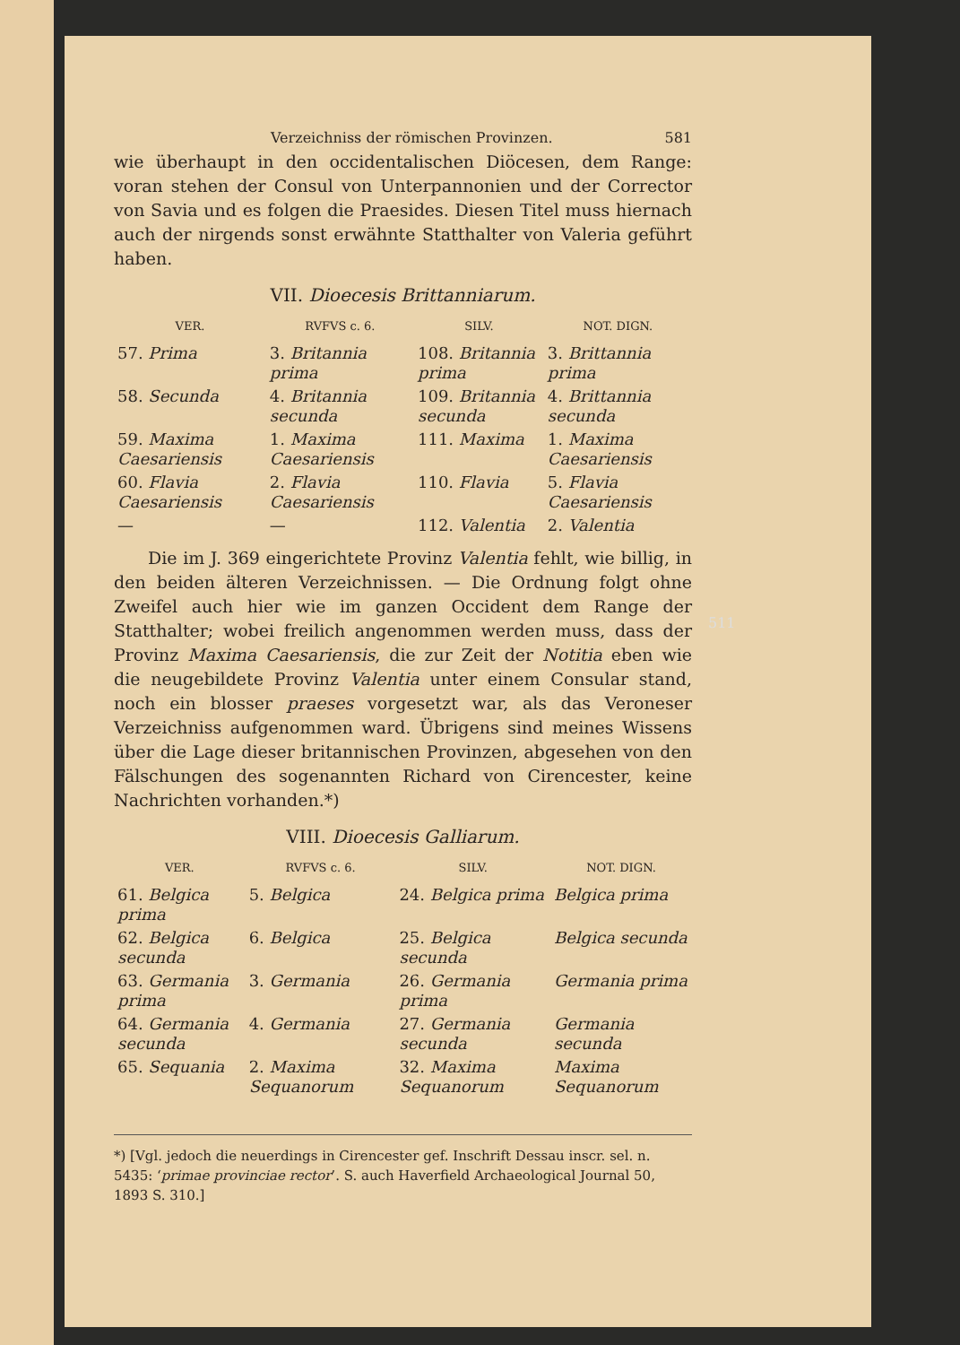Verzeichniss der römischen Provinzen. 581
wie überhaupt in den occidentalischen Diöcesen, dem Range: voran stehen der Consul von Unterpannonien und der Corrector von Savia und es folgen die Praesides. Diesen Titel muss hiernach auch der nirgends sonst erwähnte Statthalter von Valeria geführt haben.
VII. Dioecesis Brittanniarum.
| VER. | RVFVS c. 6. | SILV. | NOT. DIGN. |
| --- | --- | --- | --- |
| 57. Prima | 3. Britannia prima | 108. Britannia prima | 3. Brittannia prima |
| 58. Secunda | 4. Britannia secunda | 109. Britannia secunda | 4. Brittannia secunda |
| 59. Maxima Caesariensis | 1. Maxima Caesariensis | 111. Maxima | 1. Maxima Caesariensis |
| 60. Flavia Caesariensis | 2. Flavia Caesariensis | 110. Flavia | 5. Flavia Caesariensis |
| — | — | 112. Valentia | 2. Valentia |
Die im J. 369 eingerichtete Provinz Valentia fehlt, wie billig, in den beiden älteren Verzeichnissen. — Die Ordnung folgt ohne Zweifel auch hier wie im ganzen Occident dem Range der Statthalter; wobei freilich angenommen werden muss, dass der Provinz Maxima Caesariensis, die zur Zeit der Notitia eben wie die neugebildete Provinz Valentia unter einem Consular stand, noch ein blosser praeses vorgesetzt war, als das Veroneser Verzeichniss aufgenommen ward. Übrigens sind meines Wissens über die Lage dieser britannischen Provinzen, abgesehen von den Fälschungen des sogenannten Richard von Cirencester, keine Nachrichten vorhanden.*)
VIII. Dioecesis Galliarum.
| VER. | RVFVS c. 6. | SILV. | NOT. DIGN. |
| --- | --- | --- | --- |
| 61. Belgica prima | 5. Belgica | 24. Belgica prima | Belgica prima |
| 62. Belgica secunda | 6. Belgica | 25. Belgica secunda | Belgica secunda |
| 63. Germania prima | 3. Germania | 26. Germania prima | Germania prima |
| 64. Germania secunda | 4. Germania | 27. Germania secunda | Germania secunda |
| 65. Sequania | 2. Maxima Sequanorum | 32. Maxima Sequanorum | Maxima Sequanorum |
*) [Vgl. jedoch die neuerdings in Cirencester gef. Inschrift Dessau inscr. sel. n. 5435: ‘primae provinciae rector’. S. auch Haverfield Archaeological Journal 50, 1893 S. 310.]
511